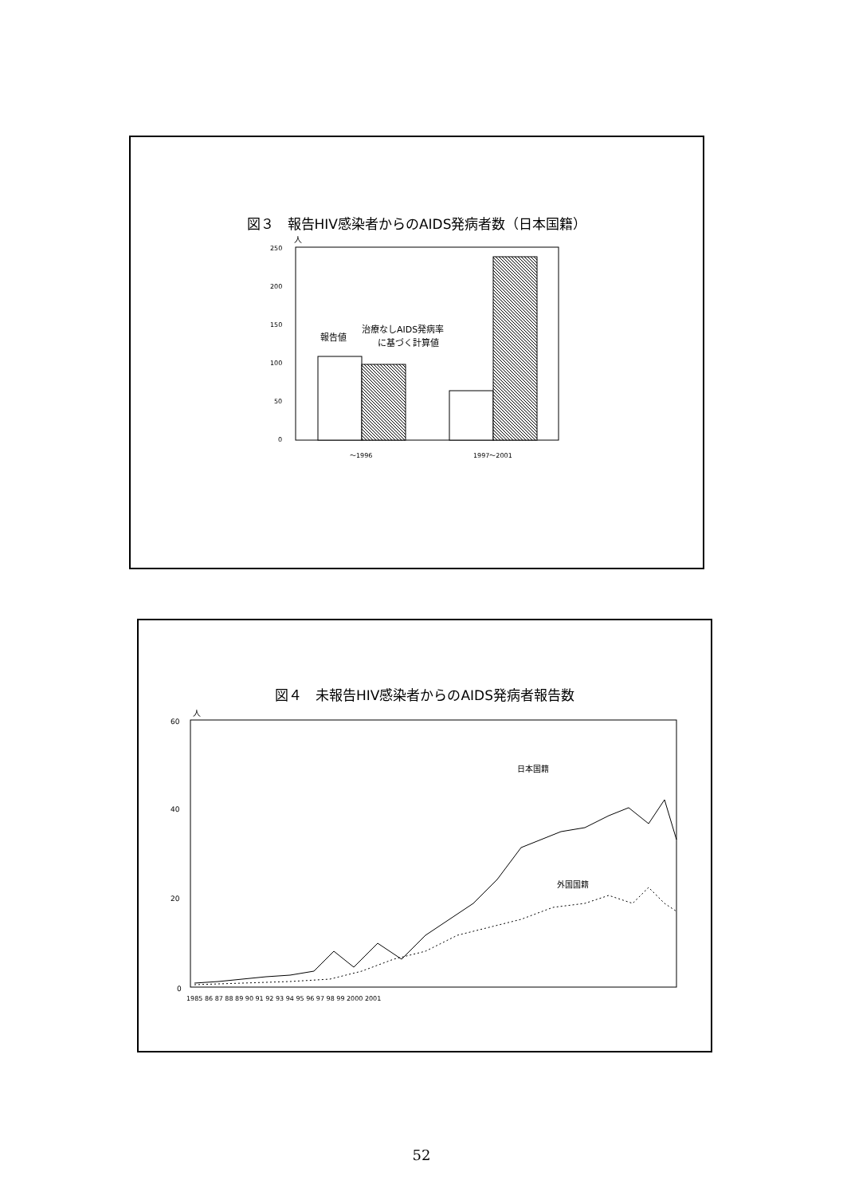図３　報告HIV感染者からのAIDS発病者数（日本国籍）
人
250
200
150
100
50
0
報告値
治療なしAIDS発病率
に基づく計算値
～1996
1997～2001
図４　未報告HIV感染者からのAIDS発病者報告数
人
60
40
20
0
日本国籍
外国国籍
1985 86 87 88 89 90 91 92 93 94 95 96 97 98 99 2000 2001
52